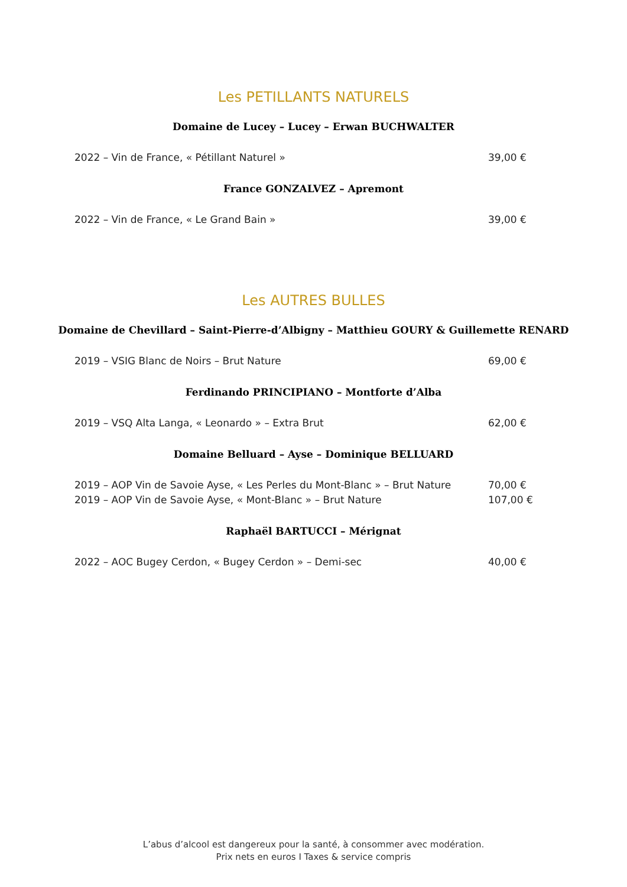Les PETILLANTS NATURELS
Domaine de Lucey – Lucey – Erwan BUCHWALTER
2022 – Vin de France, « Pétillant Naturel » 39,00 €
France GONZALVEZ – Apremont
2022 – Vin de France, « Le Grand Bain » 39,00 €
Les AUTRES BULLES
Domaine de Chevillard – Saint-Pierre-d’Albigny – Matthieu GOURY & Guillemette RENARD
2019 – VSIG Blanc de Noirs – Brut Nature 69,00 €
Ferdinando PRINCIPIANO – Montforte d’Alba
2019 – VSQ Alta Langa, « Leonardo » – Extra Brut 62,00 €
Domaine Belluard – Ayse – Dominique BELLUARD
2019 – AOP Vin de Savoie Ayse, « Les Perles du Mont-Blanc » – Brut Nature 70,00 €
2019 – AOP Vin de Savoie Ayse, « Mont-Blanc » – Brut Nature 107,00 €
Raphaël BARTUCCI – Mérignat
2022 – AOC Bugey Cerdon, « Bugey Cerdon » – Demi-sec 40,00 €
L’abus d’alcool est dangereux pour la santé, à consommer avec modération.
Prix nets en euros I Taxes & service compris